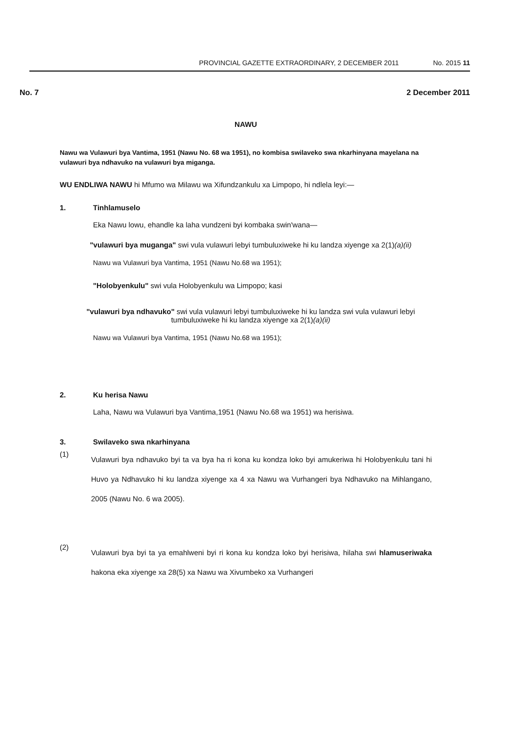PROVINCIAL GAZETTE EXTRAORDINARY, 2 DECEMBER 2011 No. 2015 11
No. 7 2 December 2011
NAWU
Nawu wa Vulawuri bya Vantima, 1951 (Nawu No. 68 wa 1951), no kombisa swilaveko swa nkarhinyana mayelana na vulawuri bya ndhavuko na vulawuri bya miganga.
WU ENDLIWA NAWU hi Mfumo wa Milawu wa Xifundzankulu xa Limpopo, hi ndlela leyi:—
1. Tinhlamuselo
Eka Nawu lowu, ehandle ka laha vundzeni byi kombaka swin'wana—
"vulawuri bya muganga" swi vula vulawuri lebyi tumbuluxiweke hi ku landza xiyenge xa 2(1)(a)(ii)
Nawu wa Vulawuri bya Vantima, 1951 (Nawu No.68 wa 1951);
"Holobyenkulu" swi vula Holobyenkulu wa Limpopo; kasi
"vulawuri bya ndhavuko" swi vula vulawuri lebyi tumbuluxiweke hi ku landza swi vula vulawuri lebyi tumbuluxiweke hi ku landza xiyenge xa 2(1)(a)(ii)
Nawu wa Vulawuri bya Vantima, 1951 (Nawu No.68 wa 1951);
2. Ku herisa Nawu
Laha, Nawu wa Vulawuri bya Vantima,1951 (Nawu No.68 wa 1951) wa herisiwa.
3. Swilaveko swa nkarhinyana
(1)
Vulawuri bya ndhavuko byi ta va bya ha ri kona ku kondza loko byi amukeriwa hi Holobyenkulu tani hi Huvo ya Ndhavuko hi ku landza xiyenge xa 4 xa Nawu wa Vurhangeri bya Ndhavuko na Mihlangano, 2005 (Nawu No. 6 wa 2005).
(2)
Vulawuri bya byi ta ya emahlweni byi ri kona ku kondza loko byi herisiwa, hilaha swi hlamuseriwaka hakona eka xiyenge xa 28(5) xa Nawu wa Xivumbeko xa Vurhangeri